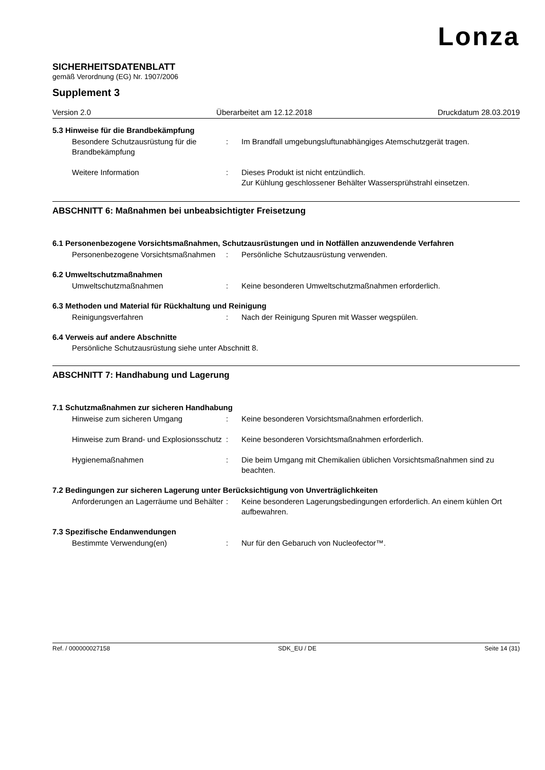Lonza
SICHERHEITSDATENBLATT
gemäß Verordnung (EG) Nr. 1907/2006
Supplement 3
Version 2.0 Überarbeitet am 12.12.2018 Druckdatum 28.03.2019
5.3 Hinweise für die Brandbekämpfung
Besondere Schutzausrüstung für die Brandbekämpfung
: Im Brandfall umgebungsluftunabhängiges Atemschutzgerät tragen.
Weitere Information : Dieses Produkt ist nicht entzündlich.
Zur Kühlung geschlossener Behälter Wassersprühstrahl einsetzen.
ABSCHNITT 6: Maßnahmen bei unbeabsichtigter Freisetzung
6.1 Personenbezogene Vorsichtsmaßnahmen, Schutzausrüstungen und in Notfällen anzuwendende Verfahren
Personenbezogene Vorsichtsmaßnahmen
: Persönliche Schutzausrüstung verwenden.
6.2 Umweltschutzmaßnahmen
Umweltschutzmaßnahmen : Keine besonderen Umweltschutzmaßnahmen erforderlich.
6.3 Methoden und Material für Rückhaltung und Reinigung
Reinigungsverfahren : Nach der Reinigung Spuren mit Wasser wegspülen.
6.4 Verweis auf andere Abschnitte
Persönliche Schutzausrüstung siehe unter Abschnitt 8.
ABSCHNITT 7: Handhabung und Lagerung
7.1 Schutzmaßnahmen zur sicheren Handhabung
Hinweise zum sicheren Umgang : Keine besonderen Vorsichtsmaßnahmen erforderlich.
Hinweise zum Brand- und Explosionsschutz
: Keine besonderen Vorsichtsmaßnahmen erforderlich.
Hygienemaßnahmen : Die beim Umgang mit Chemikalien üblichen Vorsichtsmaßnahmen sind zu beachten.
7.2 Bedingungen zur sicheren Lagerung unter Berücksichtigung von Unverträglichkeiten
Anforderungen an Lagerräume und Behälter
: Keine besonderen Lagerungsbedingungen erforderlich. An einem kühlen Ort aufbewahren.
7.3 Spezifische Endanwendungen
Bestimmte Verwendung(en) : Nur für den Gebaruch von Nucleofector™.
Ref. / 000000027158 SDK_EU / DE Seite 14 (31)